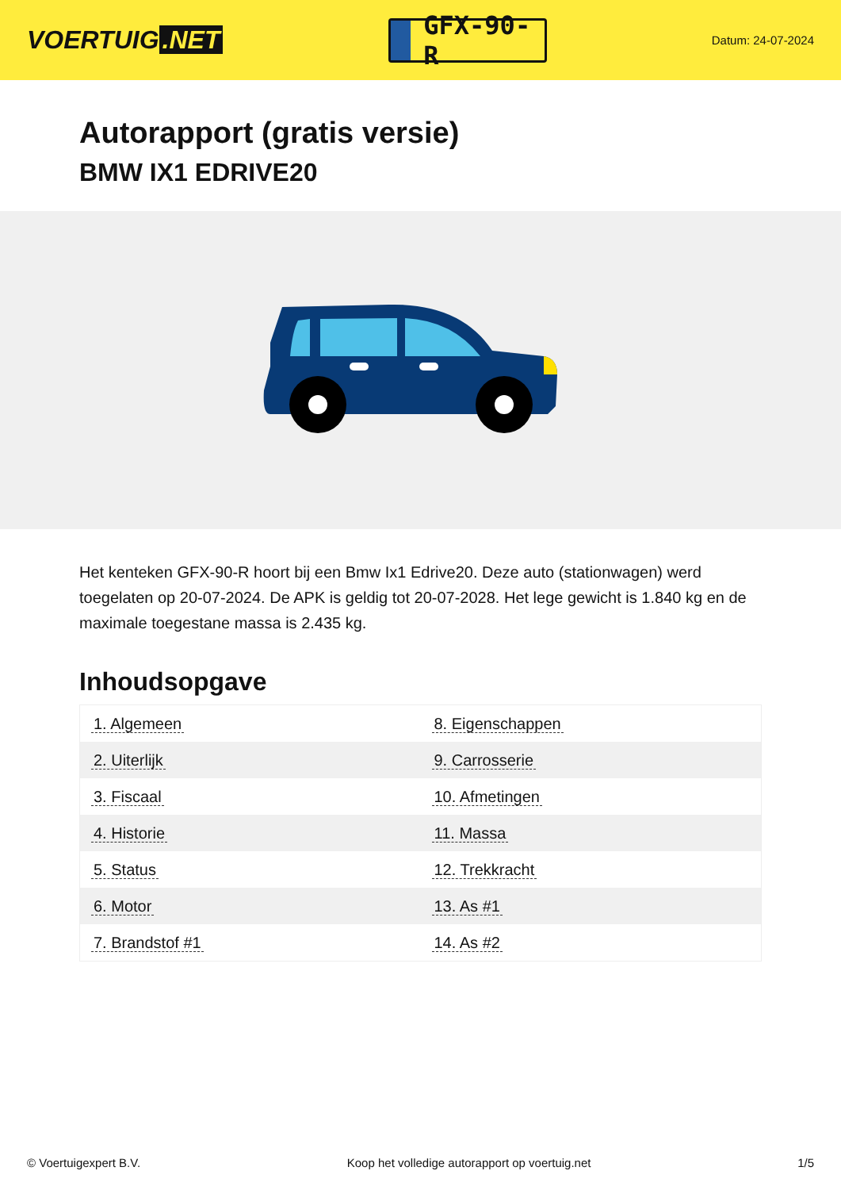VOERTUIG.NET
GFX-90-R
Datum: 24-07-2024
Autorapport (gratis versie)
BMW IX1 EDRIVE20
Het kenteken GFX-90-R hoort bij een Bmw Ix1 Edrive20. Deze auto (stationwagen) werd toegelaten op 20-07-2024. De APK is geldig tot 20-07-2028. Het lege gewicht is 1.840 kg en de maximale toegestane massa is 2.435 kg.
Inhoudsopgave
| 1. Algemeen | 8. Eigenschappen |
| 2. Uiterlijk | 9. Carrosserie |
| 3. Fiscaal | 10. Afmetingen |
| 4. Historie | 11. Massa |
| 5. Status | 12. Trekkracht |
| 6. Motor | 13. As #1 |
| 7. Brandstof #1 | 14. As #2 |
© Voertuigexpert B.V. Koop het volledige autorapport op voertuig.net 1/5